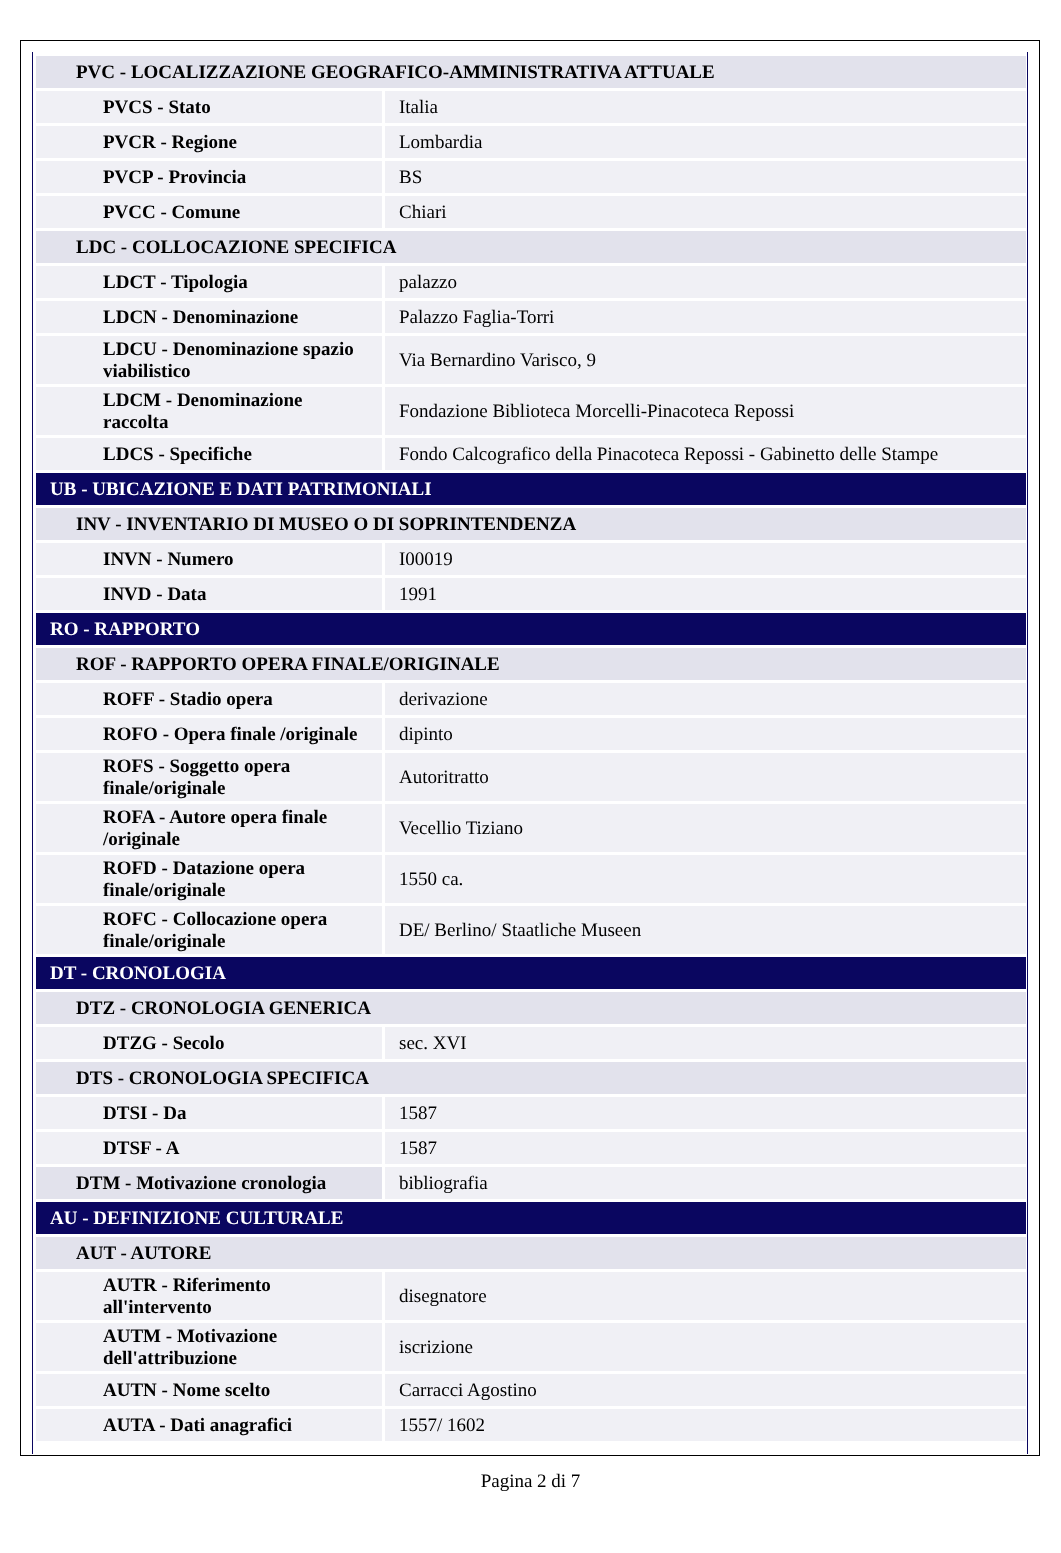| PVC - LOCALIZZAZIONE GEOGRAFICO-AMMINISTRATIVA ATTUALE | |
| PVCS - Stato | Italia |
| PVCR - Regione | Lombardia |
| PVCP - Provincia | BS |
| PVCC - Comune | Chiari |
| LDC - COLLOCAZIONE SPECIFICA | |
| LDCT - Tipologia | palazzo |
| LDCN - Denominazione | Palazzo Faglia-Torri |
| LDCU - Denominazione spazio viabilistico | Via Bernardino Varisco, 9 |
| LDCM - Denominazione raccolta | Fondazione Biblioteca Morcelli-Pinacoteca Repossi |
| LDCS - Specifiche | Fondo Calcografico della Pinacoteca Repossi - Gabinetto delle Stampe |
| UB - UBICAZIONE E DATI PATRIMONIALI | |
| INV - INVENTARIO DI MUSEO O DI SOPRINTENDENZA | |
| INVN - Numero | I00019 |
| INVD - Data | 1991 |
| RO - RAPPORTO | |
| ROF - RAPPORTO OPERA FINALE/ORIGINALE | |
| ROFF - Stadio opera | derivazione |
| ROFO - Opera finale /originale | dipinto |
| ROFS - Soggetto opera finale/originale | Autoritratto |
| ROFA - Autore opera finale /originale | Vecellio Tiziano |
| ROFD - Datazione opera finale/originale | 1550 ca. |
| ROFC - Collocazione opera finale/originale | DE/ Berlino/ Staatliche Museen |
| DT - CRONOLOGIA | |
| DTZ - CRONOLOGIA GENERICA | |
| DTZG - Secolo | sec. XVI |
| DTS - CRONOLOGIA SPECIFICA | |
| DTSI - Da | 1587 |
| DTSF - A | 1587 |
| DTM - Motivazione cronologia | bibliografia |
| AU - DEFINIZIONE CULTURALE | |
| AUT - AUTORE | |
| AUTR - Riferimento all'intervento | disegnatore |
| AUTM - Motivazione dell'attribuzione | iscrizione |
| AUTN - Nome scelto | Carracci Agostino |
| AUTA - Dati anagrafici | 1557/ 1602 |
Pagina 2 di 7